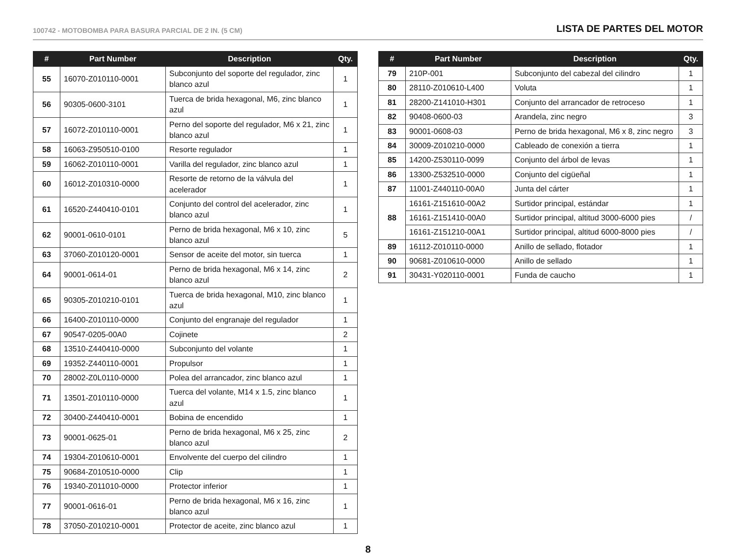100742 - MOTOBOMBA PARA BASURA PARCIAL DE 2 IN. (5 CM)
LISTA DE PARTES DEL MOTOR
| # | Part Number | Description | Qty. |
| --- | --- | --- | --- |
| 55 | 16070-Z010110-0001 | Subconjunto del soporte del regulador, zinc blanco azul | 1 |
| 56 | 90305-0600-3101 | Tuerca de brida hexagonal, M6, zinc blanco azul | 1 |
| 57 | 16072-Z010110-0001 | Perno del soporte del regulador, M6 x 21, zinc blanco azul | 1 |
| 58 | 16063-Z950510-0100 | Resorte regulador | 1 |
| 59 | 16062-Z010110-0001 | Varilla del regulador, zinc blanco azul | 1 |
| 60 | 16012-Z010310-0000 | Resorte de retorno de la válvula del acelerador | 1 |
| 61 | 16520-Z440410-0101 | Conjunto del control del acelerador, zinc blanco azul | 1 |
| 62 | 90001-0610-0101 | Perno de brida hexagonal, M6 x 10, zinc blanco azul | 5 |
| 63 | 37060-Z010120-0001 | Sensor de aceite del motor, sin tuerca | 1 |
| 64 | 90001-0614-01 | Perno de brida hexagonal, M6 x 14, zinc blanco azul | 2 |
| 65 | 90305-Z010210-0101 | Tuerca de brida hexagonal, M10, zinc blanco azul | 1 |
| 66 | 16400-Z010110-0000 | Conjunto del engranaje del regulador | 1 |
| 67 | 90547-0205-00A0 | Cojinete | 2 |
| 68 | 13510-Z440410-0000 | Subconjunto del volante | 1 |
| 69 | 19352-Z440110-0001 | Propulsor | 1 |
| 70 | 28002-Z0L0110-0000 | Polea del arrancador, zinc blanco azul | 1 |
| 71 | 13501-Z010110-0000 | Tuerca del volante, M14 x 1.5, zinc blanco azul | 1 |
| 72 | 30400-Z440410-0001 | Bobina de encendido | 1 |
| 73 | 90001-0625-01 | Perno de brida hexagonal, M6 x 25, zinc blanco azul | 2 |
| 74 | 19304-Z010610-0001 | Envolvente del cuerpo del cilindro | 1 |
| 75 | 90684-Z010510-0000 | Clip | 1 |
| 76 | 19340-Z011010-0000 | Protector inferior | 1 |
| 77 | 90001-0616-01 | Perno de brida hexagonal, M6 x 16, zinc blanco azul | 1 |
| 78 | 37050-Z010210-0001 | Protector de aceite, zinc blanco azul | 1 |
| # | Part Number | Description | Qty. |
| --- | --- | --- | --- |
| 79 | 210P-001 | Subconjunto del cabezal del cilindro | 1 |
| 80 | 28110-Z010610-L400 | Voluta | 1 |
| 81 | 28200-Z141010-H301 | Conjunto del arrancador de retroceso | 1 |
| 82 | 90408-0600-03 | Arandela, zinc negro | 3 |
| 83 | 90001-0608-03 | Perno de brida hexagonal, M6 x 8, zinc negro | 3 |
| 84 | 30009-Z010210-0000 | Cableado de conexión a tierra | 1 |
| 85 | 14200-Z530110-0099 | Conjunto del árbol de levas | 1 |
| 86 | 13300-Z532510-0000 | Conjunto del cigüeñal | 1 |
| 87 | 11001-Z440110-00A0 | Junta del cárter | 1 |
| 88 | 16161-Z151610-00A2 | Surtidor principal, estándar | 1 |
| | 16161-Z151410-00A0 | Surtidor principal, altitud 3000-6000 pies | / |
| | 16161-Z151210-00A1 | Surtidor principal, altitud 6000-8000 pies | / |
| 89 | 16112-Z010110-0000 | Anillo de sellado, flotador | 1 |
| 90 | 90681-Z010610-0000 | Anillo de sellado | 1 |
| 91 | 30431-Y020110-0001 | Funda de caucho | 1 |
8